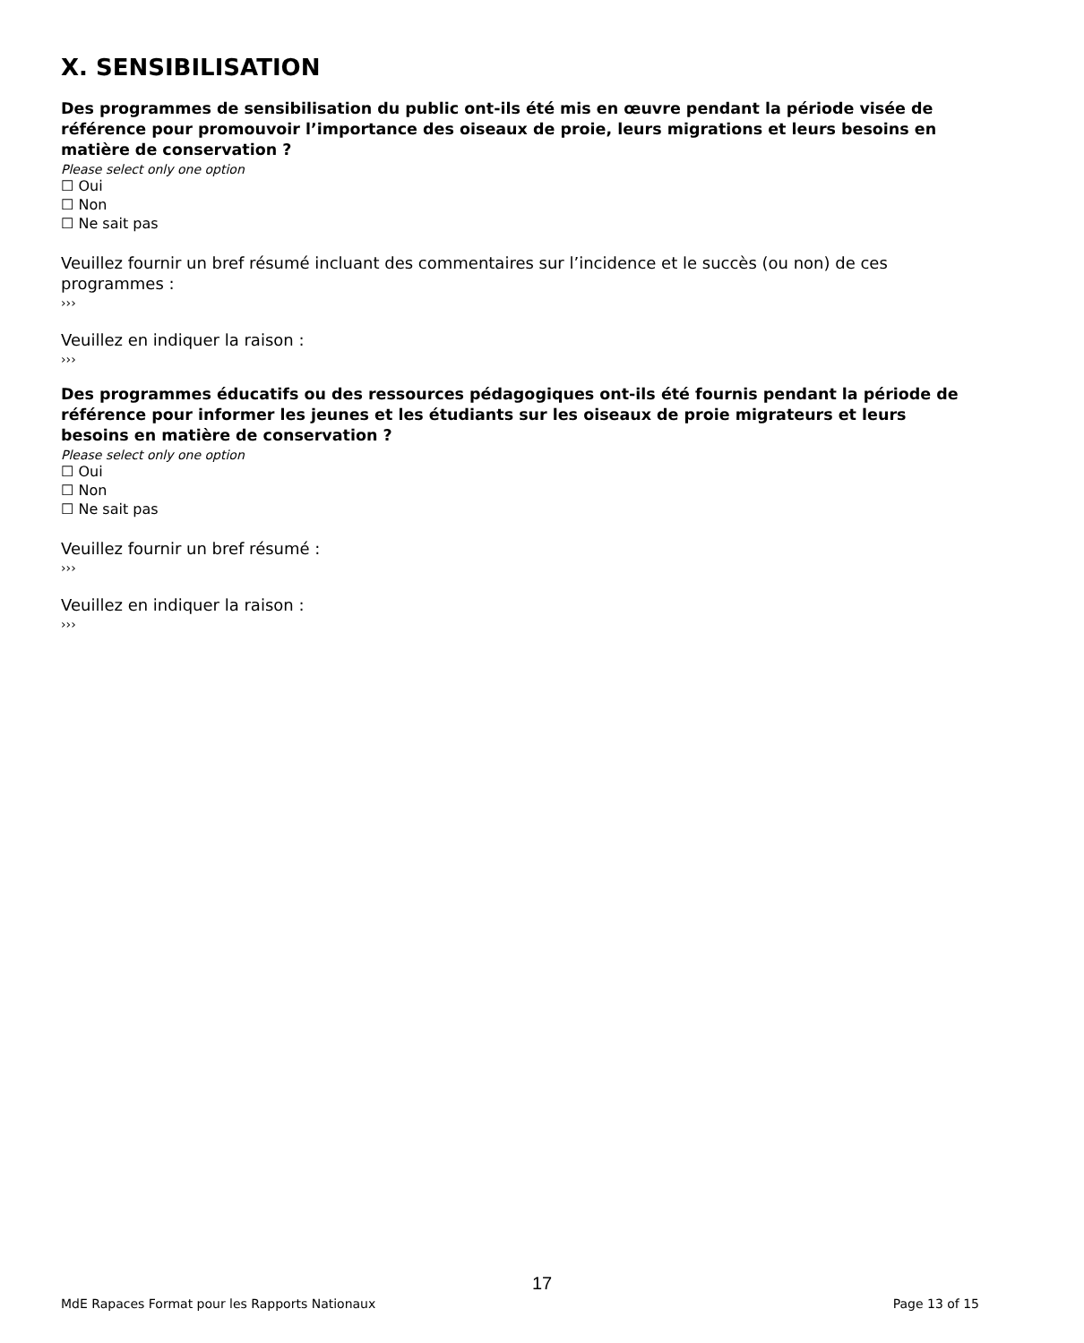X. SENSIBILISATION
Des programmes de sensibilisation du public ont-ils été mis en œuvre pendant la période visée de référence pour promouvoir l’importance des oiseaux de proie, leurs migrations et leurs besoins en matière de conservation ?
Please select only one option
☐ Oui
☐ Non
☐ Ne sait pas
Veuillez fournir un bref résumé incluant des commentaires sur l’incidence et le succès (ou non) de ces programmes :
›››
Veuillez en indiquer la raison :
›››
Des programmes éducatifs ou des ressources pédagogiques ont-ils été fournis pendant la période de référence pour informer les jeunes et les étudiants sur les oiseaux de proie migrateurs et leurs besoins en matière de conservation ?
Please select only one option
☐ Oui
☐ Non
☐ Ne sait pas
Veuillez fournir un bref résumé :
›››
Veuillez en indiquer la raison :
›››
17
MdE Rapaces Format pour les Rapports Nationaux Page 13 of 15